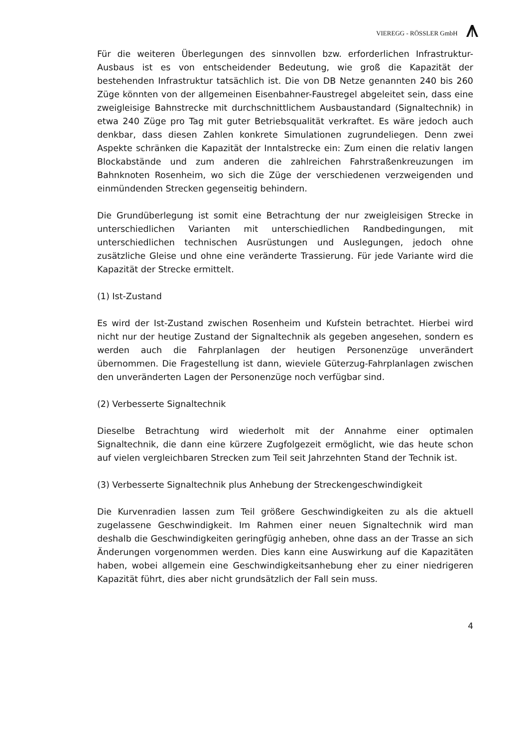VIEREGG - RÖSSLER GmbH
Für die weiteren Überlegungen des sinnvollen bzw. erforderlichen Infrastruktur-Ausbaus ist es von entscheidender Bedeutung, wie groß die Kapazität der bestehenden Infrastruktur tatsächlich ist. Die von DB Netze genannten 240 bis 260 Züge könnten von der allgemeinen Eisenbahner-Faustregel abgeleitet sein, dass eine zweigleisige Bahnstrecke mit durchschnittlichem Ausbaustandard (Signaltechnik) in etwa 240 Züge pro Tag mit guter Betriebsqualität verkraftet. Es wäre jedoch auch denkbar, dass diesen Zahlen konkrete Simulationen zugrundeliegen. Denn zwei Aspekte schränken die Kapazität der Inntalstrecke ein: Zum einen die relativ langen Blockabstände und zum anderen die zahlreichen Fahrstraßenkreuzungen im Bahnknoten Rosenheim, wo sich die Züge der verschiedenen verzweigenden und einmündenden Strecken gegenseitig behindern.
Die Grundüberlegung ist somit eine Betrachtung der nur zweigleisigen Strecke in unterschiedlichen Varianten mit unterschiedlichen Randbedingungen, mit unterschiedlichen technischen Ausrüstungen und Auslegungen, jedoch ohne zusätzliche Gleise und ohne eine veränderte Trassierung. Für jede Variante wird die Kapazität der Strecke ermittelt.
(1) Ist-Zustand
Es wird der Ist-Zustand zwischen Rosenheim und Kufstein betrachtet. Hierbei wird nicht nur der heutige Zustand der Signaltechnik als gegeben angesehen, sondern es werden auch die Fahrplanlagen der heutigen Personenzüge unverändert übernommen. Die Fragestellung ist dann, wieviele Güterzug-Fahrplanlagen zwischen den unveränderten Lagen der Personenzüge noch verfügbar sind.
(2) Verbesserte Signaltechnik
Dieselbe Betrachtung wird wiederholt mit der Annahme einer optimalen Signaltechnik, die dann eine kürzere Zugfolgezeit ermöglicht, wie das heute schon auf vielen vergleichbaren Strecken zum Teil seit Jahrzehnten Stand der Technik ist.
(3) Verbesserte Signaltechnik plus Anhebung der Streckengeschwindigkeit
Die Kurvenradien lassen zum Teil größere Geschwindigkeiten zu als die aktuell zugelassene Geschwindigkeit. Im Rahmen einer neuen Signaltechnik wird man deshalb die Geschwindigkeiten geringfügig anheben, ohne dass an der Trasse an sich Änderungen vorgenommen werden. Dies kann eine Auswirkung auf die Kapazitäten haben, wobei allgemein eine Geschwindigkeitsanhebung eher zu einer niedrigeren Kapazität führt, dies aber nicht grundsätzlich der Fall sein muss.
4